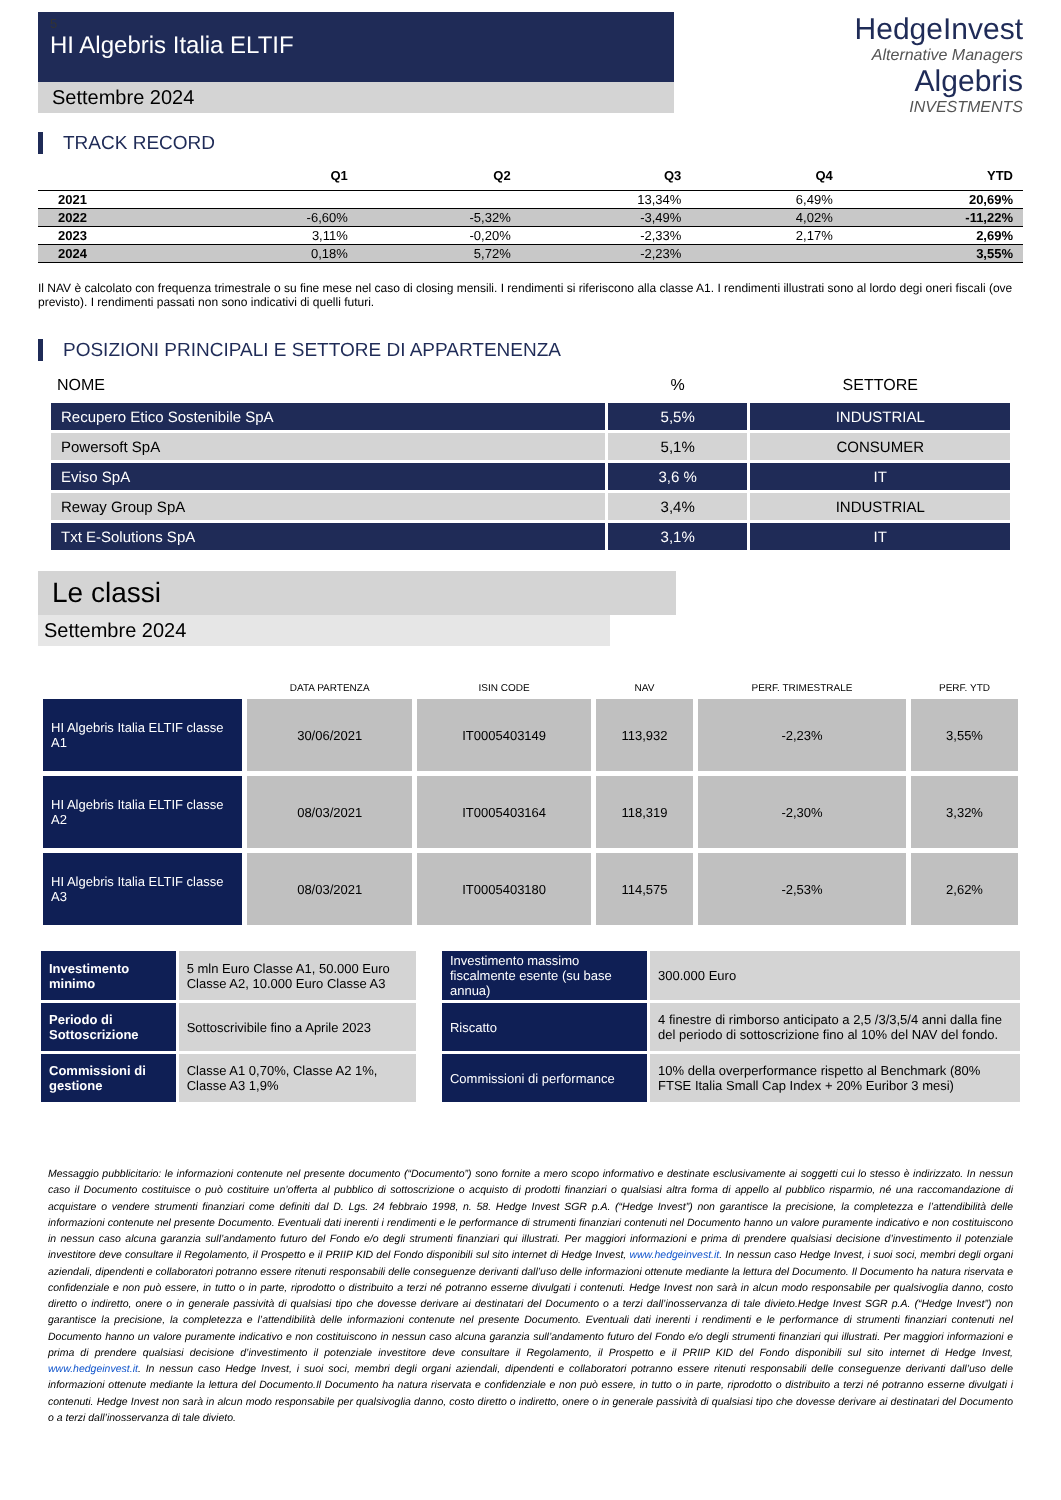5
HI Algebris Italia ELTIF
Settembre 2024
HedgeInvest
Alternative Managers
Algebris
INVESTMENTS
TRACK RECORD
| | Q1 | Q2 | Q3 | Q4 | YTD |
| --- | --- | --- | --- | --- | --- |
| 2021 | | | 13,34% | 6,49% | 20,69% |
| 2022 | -6,60% | -5,32% | -3,49% | 4,02% | -11,22% |
| 2023 | 3,11% | -0,20% | -2,33% | 2,17% | 2,69% |
| 2024 | 0,18% | 5,72% | -2,23% | | 3,55% |
Il NAV è calcolato con frequenza trimestrale o su fine mese nel caso di closing mensili. I rendimenti si riferiscono alla classe A1. I rendimenti illustrati sono al lordo degi oneri fiscali (ove previsto). I rendimenti passati non sono indicativi di quelli futuri.
POSIZIONI PRINCIPALI E SETTORE DI APPARTENENZA
| NOME | % | SETTORE |
| --- | --- | --- |
| Recupero Etico Sostenibile SpA | 5,5% | INDUSTRIAL |
| Powersoft SpA | 5,1% | CONSUMER |
| Eviso SpA | 3,6 % | IT |
| Reway Group SpA | 3,4% | INDUSTRIAL |
| Txt E-Solutions SpA | 3,1% | IT |
Le classi
Settembre 2024
| | DATA PARTENZA | ISIN CODE | NAV | PERF. TRIMESTRALE | PERF. YTD |
| --- | --- | --- | --- | --- | --- |
| HI Algebris Italia ELTIF classe A1 | 30/06/2021 | IT0005403149 | 113,932 | -2,23% | 3,55% |
| HI Algebris Italia ELTIF classe A2 | 08/03/2021 | IT0005403164 | 118,319 | -2,30% | 3,32% |
| HI Algebris Italia ELTIF classe A3 | 08/03/2021 | IT0005403180 | 114,575 | -2,53% | 2,62% |
| Investimento minimo | 5 mln Euro Classe A1, 50.000 Euro Classe A2, 10.000 Euro Classe A3 | | Investimento massimo fiscalmente esente (su base annua) | 300.000 Euro |
| Periodo di Sottoscrizione | Sottoscrivibile fino a Aprile 2023 | | Riscatto | 4 finestre di rimborso anticipato a 2,5 /3/3,5/4 anni dalla fine del periodo di sottoscrizione fino al 10% del NAV del fondo. |
| Commissioni di gestione | Classe A1 0,70%, Classe A2 1%, Classe A3 1,9% | | Commissioni di performance | 10% della overperformance rispetto al Benchmark (80% FTSE Italia Small Cap Index + 20% Euribor 3 mesi) |
Messaggio pubblicitario: le informazioni contenute nel presente documento (“Documento”) sono fornite a mero scopo informativo e destinate esclusivamente ai soggetti cui lo stesso è indirizzato. In nessun caso il Documento costituisce o può costituire un’offerta al pubblico di sottoscrizione o acquisto di prodotti finanziari o qualsiasi altra forma di appello al pubblico risparmio, né una raccomandazione di acquistare o vendere strumenti finanziari come definiti dal D. Lgs. 24 febbraio 1998, n. 58. Hedge Invest SGR p.A. (“Hedge Invest”) non garantisce la precisione, la completezza e l’attendibilità delle informazioni contenute nel presente Documento. Eventuali dati inerenti i rendimenti e le performance di strumenti finanziari contenuti nel Documento hanno un valore puramente indicativo e non costituiscono in nessun caso alcuna garanzia sull’andamento futuro del Fondo e/o degli strumenti finanziari qui illustrati. Per maggiori informazioni e prima di prendere qualsiasi decisione d’investimento il potenziale investitore deve consultare il Regolamento, il Prospetto e il PRIIP KID del Fondo disponibili sul sito internet di Hedge Invest, www.hedgeinvest.it. In nessun caso Hedge Invest, i suoi soci, membri degli organi aziendali, dipendenti e collaboratori potranno essere ritenuti responsabili delle conseguenze derivanti dall’uso delle informazioni ottenute mediante la lettura del Documento. Il Documento ha natura riservata e confidenziale e non può essere, in tutto o in parte, riprodotto o distribuito a terzi né potranno esserne divulgati i contenuti. Hedge Invest non sarà in alcun modo responsabile per qualsivoglia danno, costo diretto o indiretto, onere o in generale passività di qualsiasi tipo che dovesse derivare ai destinatari del Documento o a terzi dall’inosservanza di tale divieto.Hedge Invest SGR p.A. (“Hedge Invest”) non garantisce la precisione, la completezza e l’attendibilità delle informazioni contenute nel presente Documento. Eventuali dati inerenti i rendimenti e le performance di strumenti finanziari contenuti nel Documento hanno un valore puramente indicativo e non costituiscono in nessun caso alcuna garanzia sull’andamento futuro del Fondo e/o degli strumenti finanziari qui illustrati. Per maggiori informazioni e prima di prendere qualsiasi decisione d’investimento il potenziale investitore deve consultare il Regolamento, il Prospetto e il PRIIP KID del Fondo disponibili sul sito internet di Hedge Invest, www.hedgeinvest.it. In nessun caso Hedge Invest, i suoi soci, membri degli organi aziendali, dipendenti e collaboratori potranno essere ritenuti responsabili delle conseguenze derivanti dall’uso delle informazioni ottenute mediante la lettura del Documento.Il Documento ha natura riservata e confidenziale e non può essere, in tutto o in parte, riprodotto o distribuito a terzi né potranno esserne divulgati i contenuti. Hedge Invest non sarà in alcun modo responsabile per qualsivoglia danno, costo diretto o indiretto, onere o in generale passività di qualsiasi tipo che dovesse derivare ai destinatari del Documento o a terzi dall’inosservanza di tale divieto.